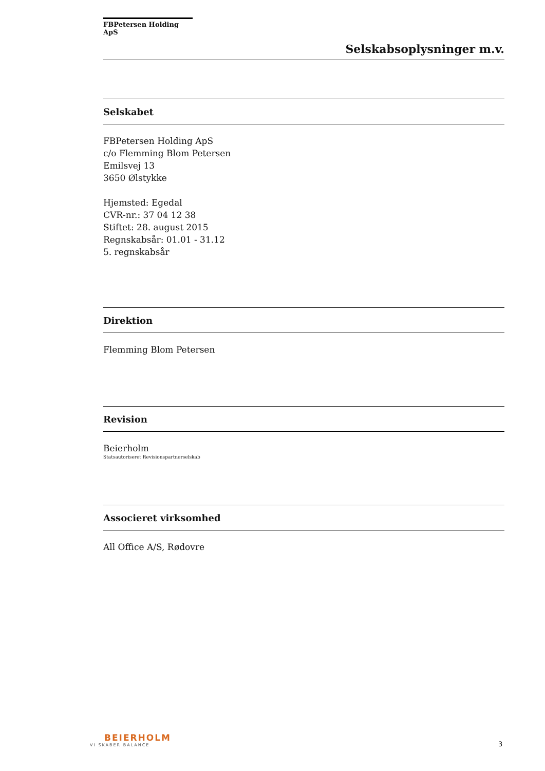FBPetersen Holding ApS
Selskabsoplysninger m.v.
Selskabet
FBPetersen Holding ApS
c/o Flemming Blom Petersen
Emilsvej 13
3650 Ølstykke
Hjemsted: Egedal
CVR-nr.: 37 04 12 38
Stiftet: 28. august 2015
Regnskabsår: 01.01 - 31.12
5. regnskabsår
Direktion
Flemming Blom Petersen
Revision
Beierholm
Statsautoriseret Revisionspartnerselskab
Associeret virksomhed
All Office A/S, Rødovre
BEIERHOLM
VI SKABER BALANCE
3